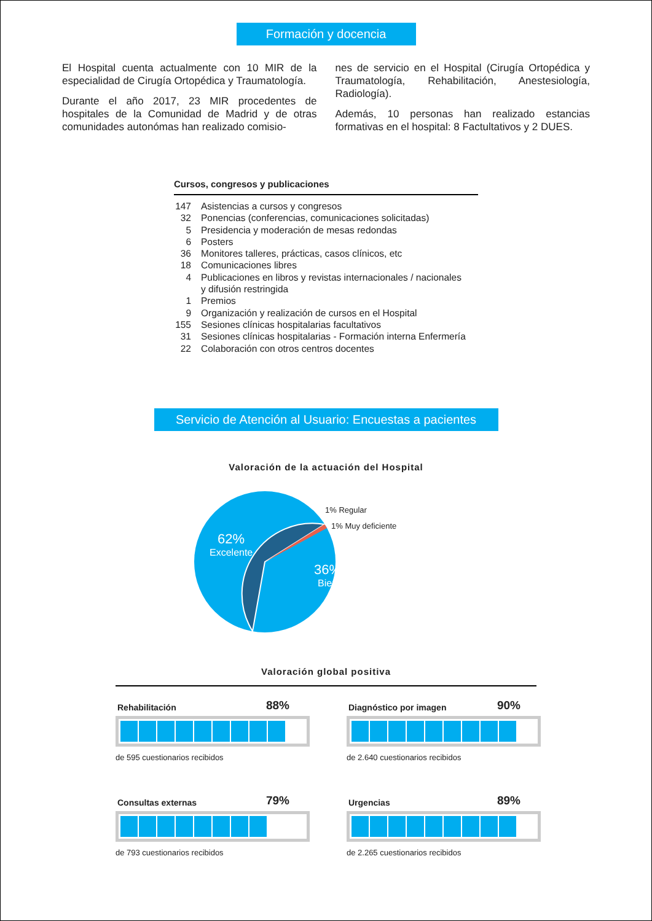Formación y docencia
El Hospital cuenta actualmente con 10 MIR de la especialidad de Cirugía Ortopédica y Traumatología.
Durante el año 2017, 23 MIR procedentes de hospitales de la Comunidad de Madrid y de otras comunidades autonómas han realizado comisio-
nes de servicio en el Hospital (Cirugía Ortopédica y Traumatología, Rehabilitación, Anestesiología, Radiología).
Además, 10 personas han realizado estancias formativas en el hospital: 8 Factultativos y 2 DUES.
Cursos, congresos y publicaciones
| 147 | Asistencias a cursos y congresos |
| 32 | Ponencias (conferencias, comunicaciones solicitadas) |
| 5 | Presidencia y moderación de mesas redondas |
| 6 | Posters |
| 36 | Monitores talleres, prácticas, casos clínicos, etc |
| 18 | Comunicaciones libres |
| 4 | Publicaciones en libros y revistas internacionales / nacionales y difusión restringida |
| 1 | Premios |
| 9 | Organización y realización de cursos en el Hospital |
| 155 | Sesiones clínicas hospitalarias facultativos |
| 31 | Sesiones clínicas hospitalarias - Formación interna Enfermería |
| 22 | Colaboración con otros centros docentes |
Servicio de Atención al Usuario: Encuestas a pacientes
Valoración de la actuación del Hospital
62%
Excelente
36%
Bien
1% Regular
1% Muy deficiente
Valoración global positiva
Rehabilitación 88%
de 595 cuestionarios recibidos
Diagnóstico por imagen 90%
de 2.640 cuestionarios recibidos
Consultas externas 79%
de 793 cuestionarios recibidos
Urgencias 89%
de 2.265 cuestionarios recibidos